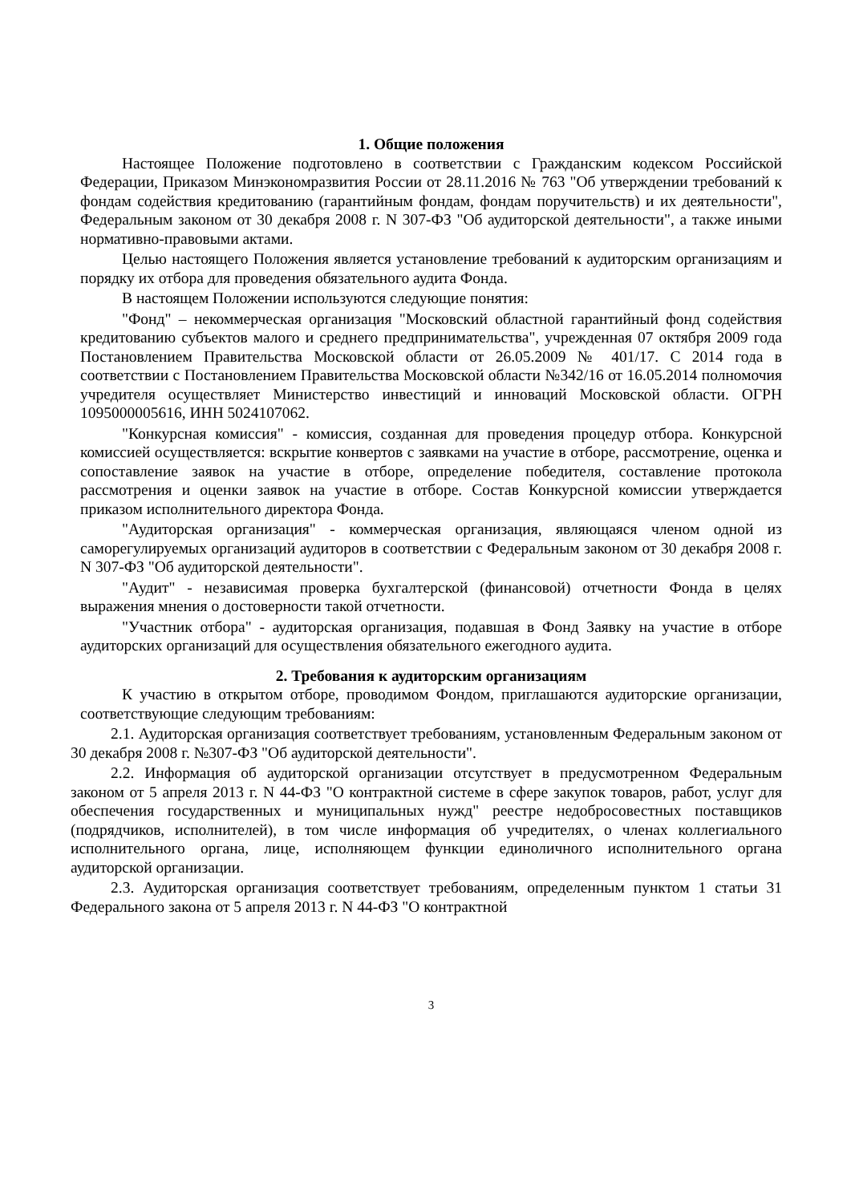1. Общие положения
Настоящее Положение подготовлено в соответствии с Гражданским кодексом Российской Федерации, Приказом Минэкономразвития России от 28.11.2016 № 763 "Об утверждении требований к фондам содействия кредитованию (гарантийным фондам, фондам поручительств) и их деятельности", Федеральным законом от 30 декабря 2008 г. N 307-ФЗ "Об аудиторской деятельности", а также иными нормативно-правовыми актами.
Целью настоящего Положения является установление требований к аудиторским организациям и порядку их отбора для проведения обязательного аудита Фонда.
В настоящем Положении используются следующие понятия:
"Фонд" – некоммерческая организация "Московский областной гарантийный фонд содействия кредитованию субъектов малого и среднего предпринимательства", учрежденная 07 октября 2009 года Постановлением Правительства Московской области от 26.05.2009 № 401/17. С 2014 года в соответствии с Постановлением Правительства Московской области №342/16 от 16.05.2014 полномочия учредителя осуществляет Министерство инвестиций и инноваций Московской области. ОГРН 1095000005616, ИНН 5024107062.
"Конкурсная комиссия" - комиссия, созданная для проведения процедур отбора. Конкурсной комиссией осуществляется: вскрытие конвертов с заявками на участие в отборе, рассмотрение, оценка и сопоставление заявок на участие в отборе, определение победителя, составление протокола рассмотрения и оценки заявок на участие в отборе. Состав Конкурсной комиссии утверждается приказом исполнительного директора Фонда.
"Аудиторская организация" - коммерческая организация, являющаяся членом одной из саморегулируемых организаций аудиторов в соответствии с Федеральным законом от 30 декабря 2008 г. N 307-ФЗ "Об аудиторской деятельности".
"Аудит" - независимая проверка бухгалтерской (финансовой) отчетности Фонда в целях выражения мнения о достоверности такой отчетности.
"Участник отбора" - аудиторская организация, подавшая в Фонд Заявку на участие в отборе аудиторских организаций для осуществления обязательного ежегодного аудита.
2. Требования к аудиторским организациям
К участию в открытом отборе, проводимом Фондом, приглашаются аудиторские организации, соответствующие следующим требованиям:
2.1. Аудиторская организация соответствует требованиям, установленным Федеральным законом от 30 декабря 2008 г. №307-ФЗ "Об аудиторской деятельности".
2.2. Информация об аудиторской организации отсутствует в предусмотренном Федеральным законом от 5 апреля 2013 г. N 44-ФЗ "О контрактной системе в сфере закупок товаров, работ, услуг для обеспечения государственных и муниципальных нужд" реестре недобросовестных поставщиков (подрядчиков, исполнителей), в том числе информация об учредителях, о членах коллегиального исполнительного органа, лице, исполняющем функции единоличного исполнительного органа аудиторской организации.
2.3. Аудиторская организация соответствует требованиям, определенным пунктом 1 статьи 31 Федерального закона от 5 апреля 2013 г. N 44-ФЗ "О контрактной
3